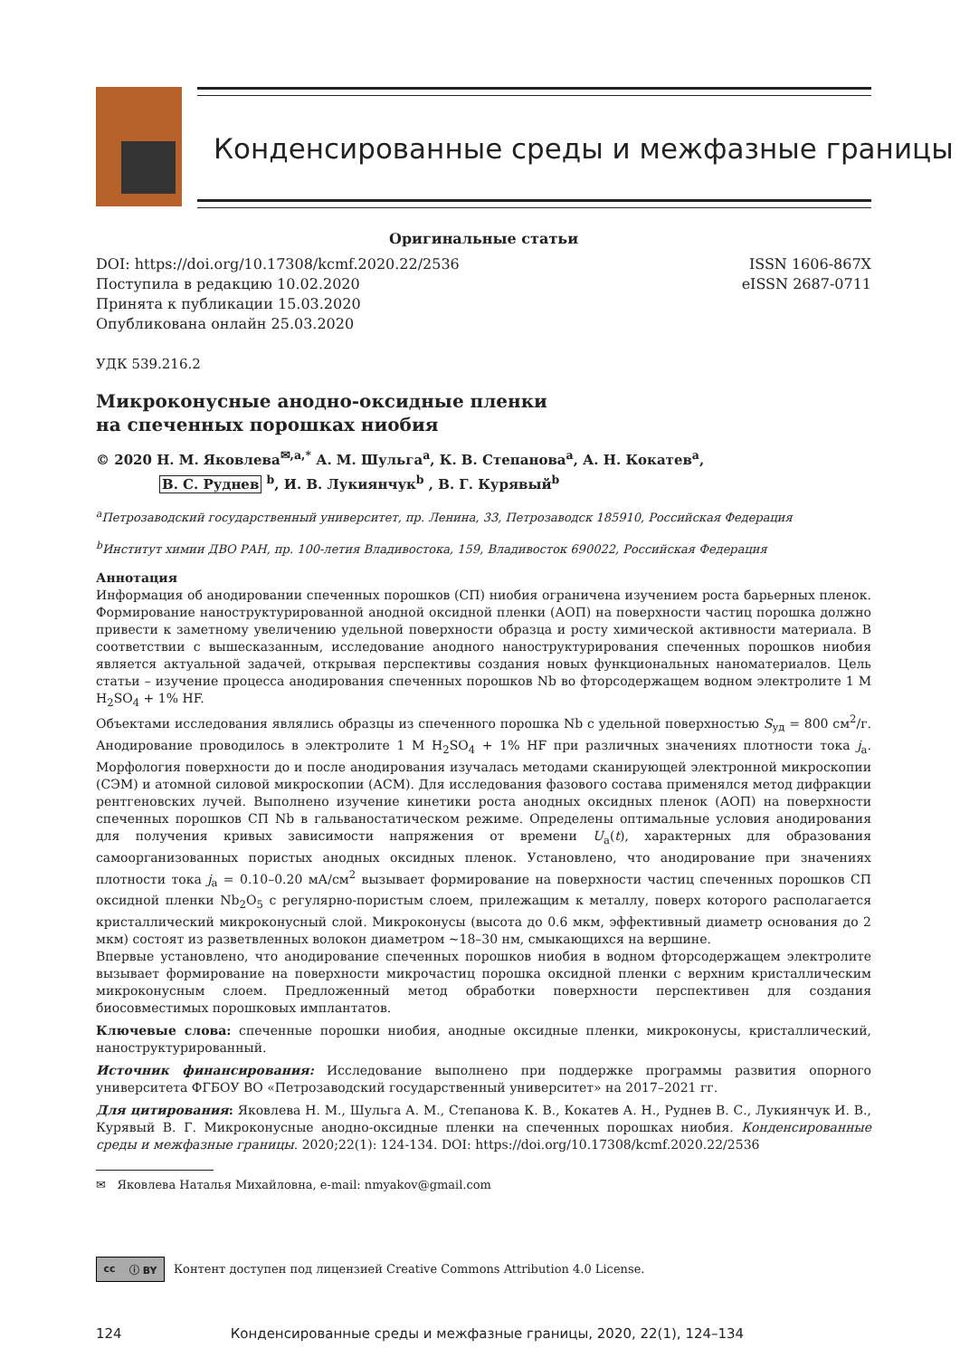Конденсированные среды и межфазные границы
Оригинальные статьи
DOI: https://doi.org/10.17308/kcmf.2020.22/2536 ISSN 1606-867X
Поступила в редакцию 10.02.2020 eISSN 2687-0711
Принята к публикации 15.03.2020
Опубликована онлайн 25.03.2020
УДК 539.216.2
Микроконусные анодно-оксидные пленки
на спеченных порошках ниобия
© 2020 Н. М. Яковлева<sup>✉,a,*</sup> А. М. Шульга<sup>a</sup>, К. В. Степанова<sup>a</sup>, А. Н. Кокатев<sup>a</sup>,
В. С. Руднев <sup>b</sup>, И. В. Лукиянчук<sup>b</sup> , В. Г. Курявый<sup>b</sup>
<sup>a</sup> Петрозаводский государственный университет, пр. Ленина, 33, Петрозаводск 185910, Российская Федерация
<sup>b</sup> Институт химии ДВО РАН, пр. 100-летия Владивостока, 159, Владивосток 690022, Российская Федерация
Аннотация
Информация об анодировании спеченных порошков (СП) ниобия ограничена изучением роста барьерных пленок. Формирование наноструктурированной анодной оксидной пленки (АОП) на поверхности частиц порошка должно привести к заметному увеличению удельной поверхности образца и росту химической активности материала. В соответствии с вышесказанным, исследование анодного наноструктурирования спеченных порошков ниобия является актуальной задачей, открывая перспективы создания новых функциональных наноматериалов. Цель статьи – изучение процесса анодирования спеченных порошков Nb во фторсодержащем водном электролите 1 M H<sub>2</sub>SO<sub>4</sub> + 1% HF.
Объектами исследования являлись образцы из спеченного порошка Nb с удельной поверхностью S<sub>уд</sub> = 800 см<sup>2</sup>/г. Анодирование проводилось в электролите 1 M H<sub>2</sub>SO<sub>4</sub> + 1% HF при различных значениях плотности тока j<sub>a</sub>. Морфология поверхности до и после анодирования изучалась методами сканирующей электронной микроскопии (СЭМ) и атомной силовой микроскопии (АСМ). Для исследования фазового состава применялся метод дифракции рентгеновских лучей. Выполнено изучение кинетики роста анодных оксидных пленок (АОП) на поверхности спеченных порошков СП Nb в гальваностатическом режиме. Определены оптимальные условия анодирования для получения кривых зависимости напряжения от времени U<sub>a</sub>(t), характерных для образования самоорганизованных пористых анодных оксидных пленок. Установлено, что анодирование при значениях плотности тока j<sub>a</sub> = 0.10–0.20 мА/см<sup>2</sup> вызывает формирование на поверхности частиц спеченных порошков СП оксидной пленки Nb<sub>2</sub>O<sub>5</sub> с регулярно-пористым слоем, прилежащим к металлу, поверх которого располагается кристаллический микроконусный слой. Микроконусы (высота до 0.6 мкм, эффективный диаметр основания до 2 мкм) состоят из разветвленных волокон диаметром ~18–30 нм, смыкающихся на вершине.
Впервые установлено, что анодирование спеченных порошков ниобия в водном фторсодержащем электролите вызывает формирование на поверхности микрочастиц порошка оксидной пленки с верхним кристаллическим микроконусным слоем. Предложенный метод обработки поверхности перспективен для создания биосовместимых порошковых имплантатов.
Ключевые слова: спеченные порошки ниобия, анодные оксидные пленки, микроконусы, кристаллический, наноструктурированный.
Источник финансирования: Исследование выполнено при поддержке программы развития опорного университета ФГБОУ ВО «Петрозаводский государственный университет» на 2017–2021 гг.
Для цитирования: Яковлева Н. М., Шульга А. М., Степанова К. В., Кокатев А. Н., Руднев В. С., Лукиянчук И. В., Курявый В. Г. Микроконусные анодно-оксидные пленки на спеченных порошках ниобия. Конденсированные среды и межфазные границы. 2020;22(1): 124-134. DOI: https://doi.org/10.17308/kcmf.2020.22/2536
✉ Яковлева Наталья Михайловна, e-mail: nmyakov@gmail.com
cc ⓘ BY
Контент доступен под лицензией Creative Commons Attribution 4.0 License.
124 Конденсированные среды и межфазные границы, 2020, 22(1), 124–134